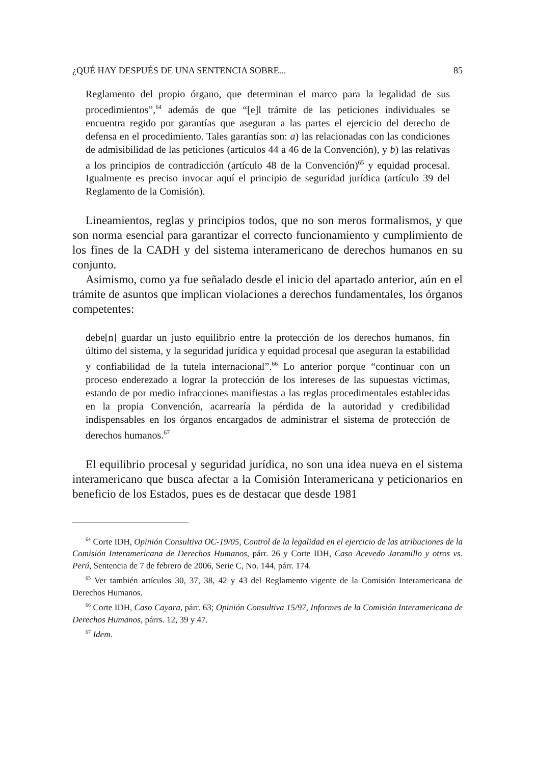¿QUÉ HAY DESPUÉS DE UNA SENTENCIA SOBRE... 85
Reglamento del propio órgano, que determinan el marco para la legalidad de sus procedimientos”,<sup>64</sup> además de que “[e]l trámite de las peticiones individuales se encuentra regido por garantías que aseguran a las partes el ejercicio del derecho de defensa en el procedimiento. Tales garantías son: a) las relacionadas con las condiciones de admisibilidad de las peticiones (artículos 44 a 46 de la Convención), y b) las relativas a los principios de contradicción (artículo 48 de la Convención)<sup>65</sup> y equidad procesal. Igualmente es preciso invocar aquí el principio de seguridad jurídica (artículo 39 del Reglamento de la Comisión).
Lineamientos, reglas y principios todos, que no son meros formalismos, y que son norma esencial para garantizar el correcto funcionamiento y cumplimiento de los fines de la CADH y del sistema interamericano de derechos humanos en su conjunto.
Asimismo, como ya fue señalado desde el inicio del apartado anterior, aún en el trámite de asuntos que implican violaciones a derechos fundamentales, los órganos competentes:
debe[n] guardar un justo equilibrio entre la protección de los derechos humanos, fin último del sistema, y la seguridad jurídica y equidad procesal que aseguran la estabilidad y confiabilidad de la tutela internacional”.<sup>66</sup> Lo anterior porque “continuar con un proceso enderezado a lograr la protección de los intereses de las supuestas víctimas, estando de por medio infracciones manifiestas a las reglas procedimentales establecidas en la propia Convención, acarrearía la pérdida de la autoridad y credibilidad indispensables en los órganos encargados de administrar el sistema de protección de derechos humanos.<sup>67</sup>
El equilibrio procesal y seguridad jurídica, no son una idea nueva en el sistema interamericano que busca afectar a la Comisión Interamericana y peticionarios en beneficio de los Estados, pues es de destacar que desde 1981
<sup>64</sup> Corte IDH, Opinión Consultiva OC-19/05, Control de la legalidad en el ejercicio de las atribuciones de la Comisión Interamericana de Derechos Humanos, párr. 26 y Corte IDH, Caso Acevedo Jaramillo y otros vs. Perú, Sentencia de 7 de febrero de 2006, Serie C, No. 144, párr. 174.
<sup>65</sup> Ver también artículos 30, 37, 38, 42 y 43 del Reglamento vigente de la Comisión Interamericana de Derechos Humanos.
<sup>66</sup> Corte IDH, Caso Cayara, párr. 63; Opinión Consultiva 15/97, Informes de la Comisión Interamericana de Derechos Humanos, párrs. 12, 39 y 47.
<sup>67</sup> Idem.